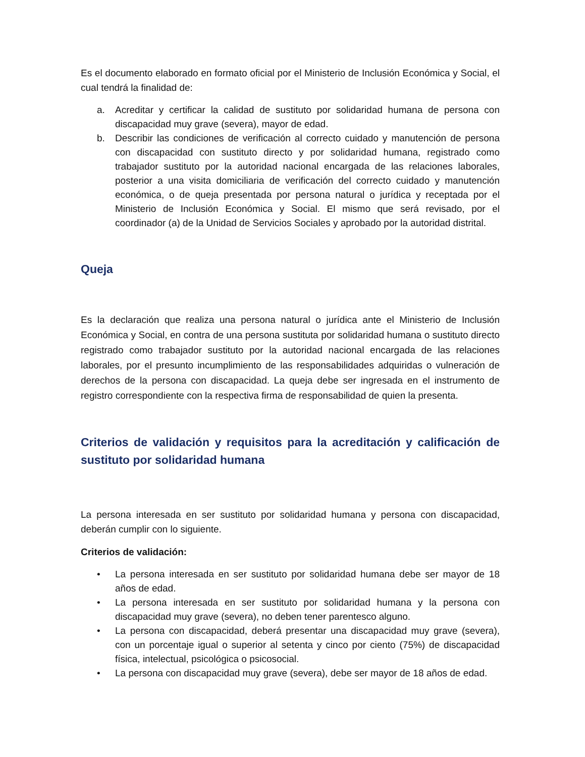Es el documento elaborado en formato oficial por el Ministerio de Inclusión Económica y Social, el cual tendrá la finalidad de:
a. Acreditar y certificar la calidad de sustituto por solidaridad humana de persona con discapacidad muy grave (severa), mayor de edad.
b. Describir las condiciones de verificación al correcto cuidado y manutención de persona con discapacidad con sustituto directo y por solidaridad humana, registrado como trabajador sustituto por la autoridad nacional encargada de las relaciones laborales, posterior a una visita domiciliaria de verificación del correcto cuidado y manutención económica, o de queja presentada por persona natural o jurídica y receptada por el Ministerio de Inclusión Económica y Social. El mismo que será revisado, por el coordinador (a) de la Unidad de Servicios Sociales y aprobado por la autoridad distrital.
Queja
Es la declaración que realiza una persona natural o jurídica ante el Ministerio de Inclusión Económica y Social, en contra de una persona sustituta por solidaridad humana o sustituto directo registrado como trabajador sustituto por la autoridad nacional encargada de las relaciones laborales, por el presunto incumplimiento de las responsabilidades adquiridas o vulneración de derechos de la persona con discapacidad. La queja debe ser ingresada en el instrumento de registro correspondiente con la respectiva firma de responsabilidad de quien la presenta.
Criterios de validación y requisitos para la acreditación y calificación de sustituto por solidaridad humana
La persona interesada en ser sustituto por solidaridad humana y persona con discapacidad, deberán cumplir con lo siguiente.
Criterios de validación:
• La persona interesada en ser sustituto por solidaridad humana debe ser mayor de 18 años de edad.
• La persona interesada en ser sustituto por solidaridad humana y la persona con discapacidad muy grave (severa), no deben tener parentesco alguno.
• La persona con discapacidad, deberá presentar una discapacidad muy grave (severa), con un porcentaje igual o superior al setenta y cinco por ciento (75%) de discapacidad física, intelectual, psicológica o psicosocial.
• La persona con discapacidad muy grave (severa), debe ser mayor de 18 años de edad.